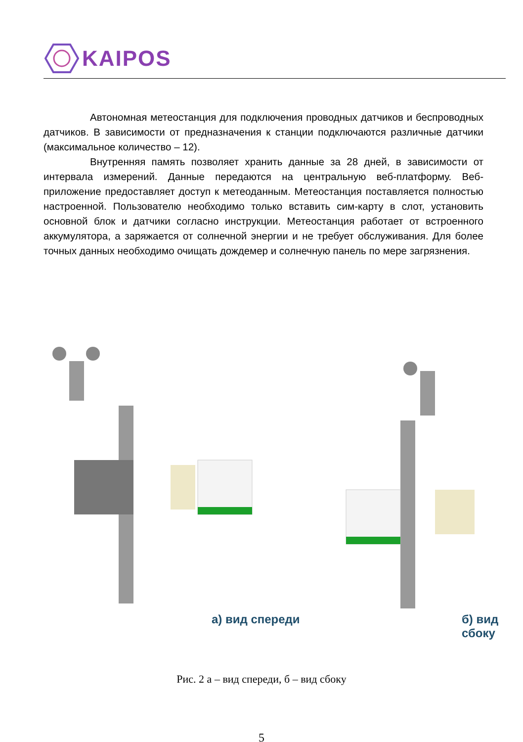KAIPOS
Автономная метеостанция для подключения проводных датчиков и беспроводных датчиков. В зависимости от предназначения к станции подключаются различные датчики (максимальное количество – 12).
Внутренняя память позволяет хранить данные за 28 дней, в зависимости от интервала измерений. Данные передаются на центральную веб-платформу. Веб-приложение предоставляет доступ к метеоданным. Метеостанция поставляется полностью настроенной. Пользователю необходимо только вставить сим-карту в слот, установить основной блок и датчики согласно инструкции. Метеостанция работает от встроенного аккумулятора, а заряжается от солнечной энергии и не требует обслуживания. Для более точных данных необходимо очищать дождемер и солнечную панель по мере загрязнения.
а) вид спереди б) вид сбоку
Рис. 2 а – вид спереди, б – вид сбоку
5